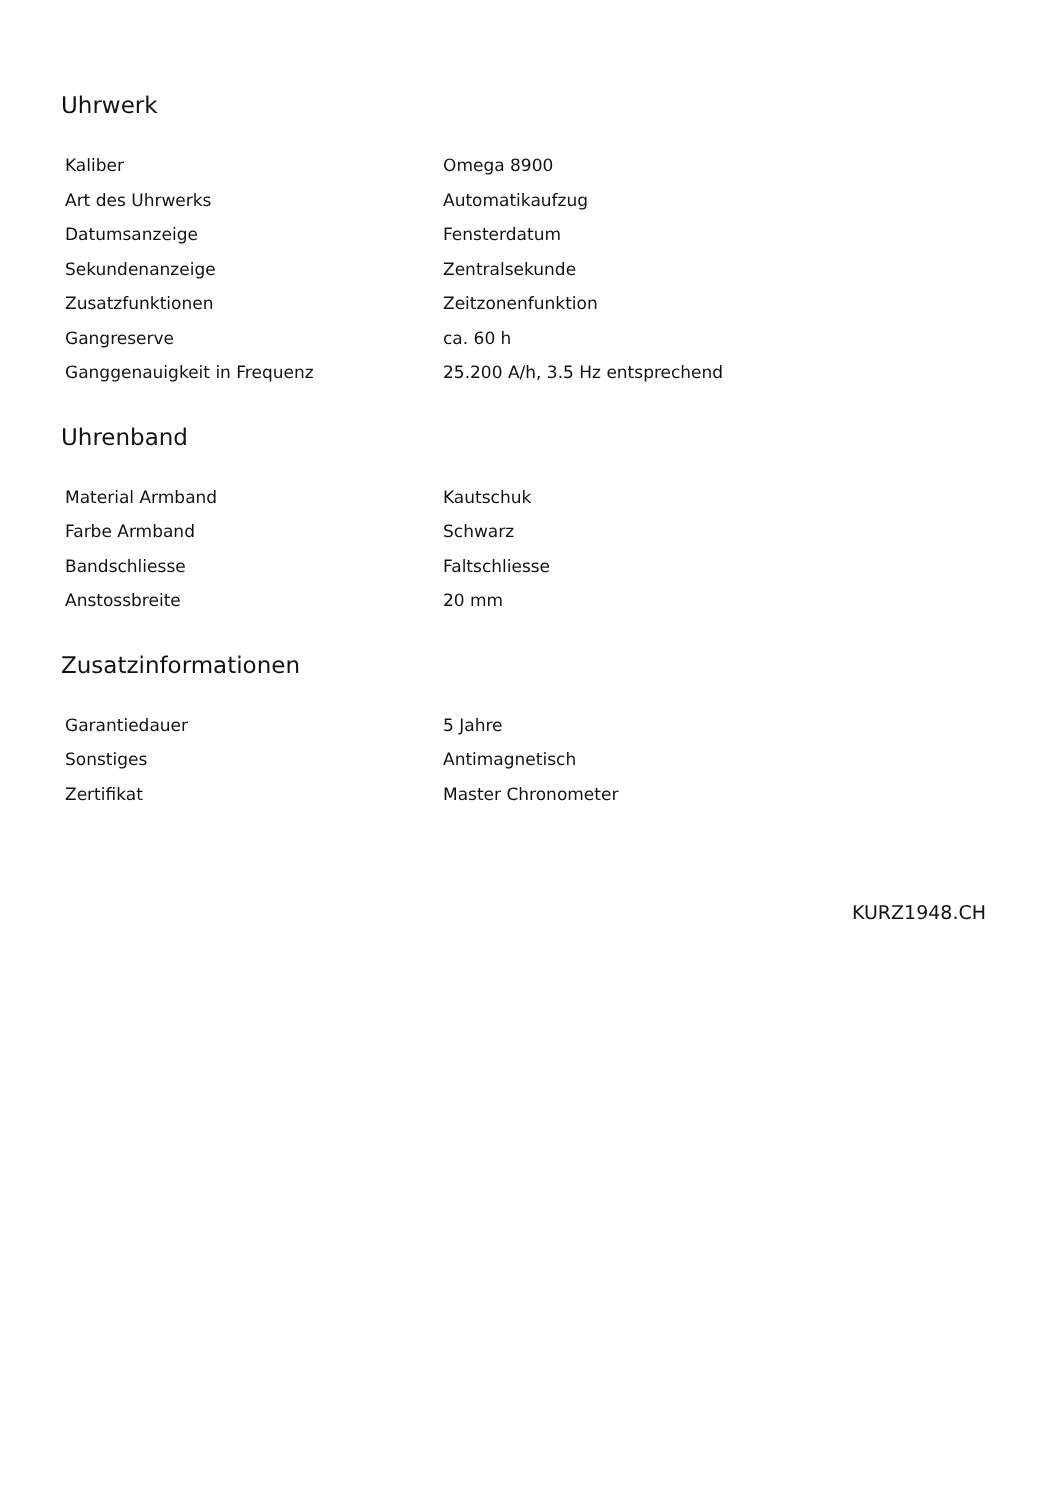Uhrwerk
| Kaliber | Omega 8900 |
| Art des Uhrwerks | Automatikaufzug |
| Datumsanzeige | Fensterdatum |
| Sekundenanzeige | Zentralsekunde |
| Zusatzfunktionen | Zeitzonenfunktion |
| Gangreserve | ca. 60 h |
| Ganggenauigkeit in Frequenz | 25.200 A/h, 3.5 Hz entsprechend |
Uhrenband
| Material Armband | Kautschuk |
| Farbe Armband | Schwarz |
| Bandschliesse | Faltschliesse |
| Anstossbreite | 20 mm |
Zusatzinformationen
| Garantiedauer | 5 Jahre |
| Sonstiges | Antimagnetisch |
| Zertifikat | Master Chronometer |
KURZ1948.CH